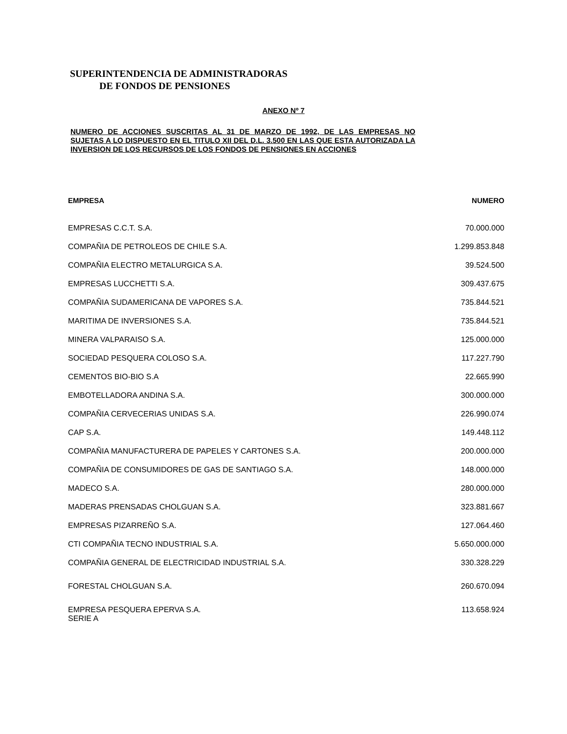SUPERINTENDENCIA DE ADMINISTRADORAS
DE FONDOS DE PENSIONES
ANEXO Nº 7
NUMERO DE ACCIONES SUSCRITAS AL 31 DE MARZO DE 1992, DE LAS EMPRESAS NO SUJETAS A LO DISPUESTO EN EL TITULO XII DEL D.L. 3.500 EN LAS QUE ESTA AUTORIZADA LA INVERSION DE LOS RECURSOS DE LOS FONDOS DE PENSIONES EN ACCIONES
| EMPRESA | NUMERO |
| --- | --- |
| EMPRESAS C.C.T. S.A. | 70.000.000 |
| COMPAÑIA DE PETROLEOS DE CHILE S.A. | 1.299.853.848 |
| COMPAÑIA ELECTRO METALURGICA S.A. | 39.524.500 |
| EMPRESAS LUCCHETTI S.A. | 309.437.675 |
| COMPAÑIA SUDAMERICANA DE VAPORES S.A. | 735.844.521 |
| MARITIMA DE INVERSIONES S.A. | 735.844.521 |
| MINERA VALPARAISO S.A. | 125.000.000 |
| SOCIEDAD PESQUERA COLOSO S.A. | 117.227.790 |
| CEMENTOS BIO-BIO S.A | 22.665.990 |
| EMBOTELLADORA ANDINA S.A. | 300.000.000 |
| COMPAÑIA CERVECERIAS UNIDAS S.A. | 226.990.074 |
| CAP S.A. | 149.448.112 |
| COMPAÑIA MANUFACTURERA DE PAPELES Y CARTONES S.A. | 200.000.000 |
| COMPAÑIA DE CONSUMIDORES DE GAS DE SANTIAGO S.A. | 148.000.000 |
| MADECO S.A. | 280.000.000 |
| MADERAS PRENSADAS CHOLGUAN S.A. | 323.881.667 |
| EMPRESAS PIZARREÑO S.A. | 127.064.460 |
| CTI COMPAÑIA TECNO INDUSTRIAL S.A. | 5.650.000.000 |
| COMPAÑIA GENERAL DE ELECTRICIDAD INDUSTRIAL S.A. | 330.328.229 |
| FORESTAL CHOLGUAN S.A. | 260.670.094 |
| EMPRESA PESQUERA EPERVA S.A. SERIE A | 113.658.924 |